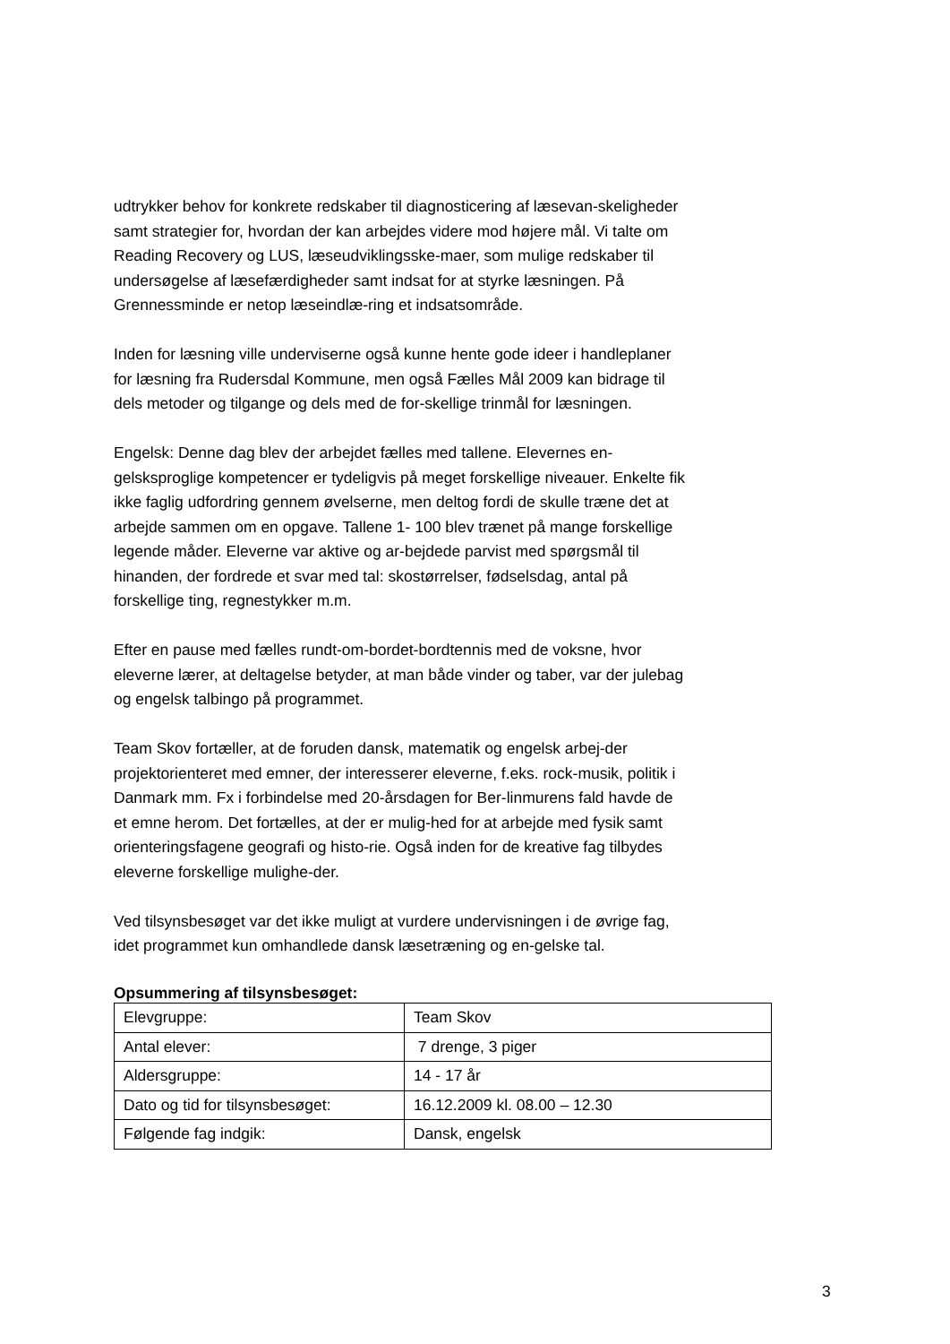udtrykker behov for konkrete redskaber til diagnosticering af læsevan-skeligheder samt strategier for, hvordan der kan arbejdes videre mod højere mål. Vi talte om Reading Recovery og LUS, læseudviklingsske-maer, som mulige redskaber til undersøgelse af læsefærdigheder samt indsat for at styrke læsningen. På Grennessminde er netop læseindlæ-ring et indsatsområde.
Inden for læsning ville underviserne også kunne hente gode ideer i handleplaner for læsning fra Rudersdal Kommune, men også Fælles Mål 2009 kan bidrage til dels metoder og tilgange og dels med de for-skellige trinmål for læsningen.
Engelsk: Denne dag blev der arbejdet fælles med tallene. Elevernes en-gelsksproglige kompetencer er tydeligvis på meget forskellige niveauer. Enkelte fik ikke faglig udfordring gennem øvelserne, men deltog fordi de skulle træne det at arbejde sammen om en opgave. Tallene 1- 100 blev trænet på mange forskellige legende måder. Eleverne var aktive og ar-bejdede parvist med spørgsmål til hinanden, der fordrede et svar med tal: skostørrelser, fødselsdag, antal på forskellige ting, regnestykker m.m.
Efter en pause med fælles rundt-om-bordet-bordtennis med de voksne, hvor eleverne lærer, at deltagelse betyder, at man både vinder og taber, var der julebag og engelsk talbingo på programmet.
Team Skov fortæller, at de foruden dansk, matematik og engelsk arbej-der projektorienteret med emner, der interesserer eleverne, f.eks. rock-musik, politik i Danmark mm. Fx i forbindelse med 20-årsdagen for Ber-linmurens fald havde de et emne herom. Det fortælles, at der er mulig-hed for at arbejde med fysik samt orienteringsfagene geografi og histo-rie. Også inden for de kreative fag tilbydes eleverne forskellige mulighe-der.
Ved tilsynsbesøget var det ikke muligt at vurdere undervisningen i de øvrige fag, idet programmet kun omhandlede dansk læsetræning og en-gelske tal.
Opsummering af tilsynsbesøget:
| Elevgruppe: | Team Skov |
| Antal elever: | 7 drenge, 3 piger |
| Aldersgruppe: | 14 - 17 år |
| Dato og tid for tilsynsbesøget: | 16.12.2009 kl. 08.00 – 12.30 |
| Følgende fag indgik: | Dansk, engelsk |
3